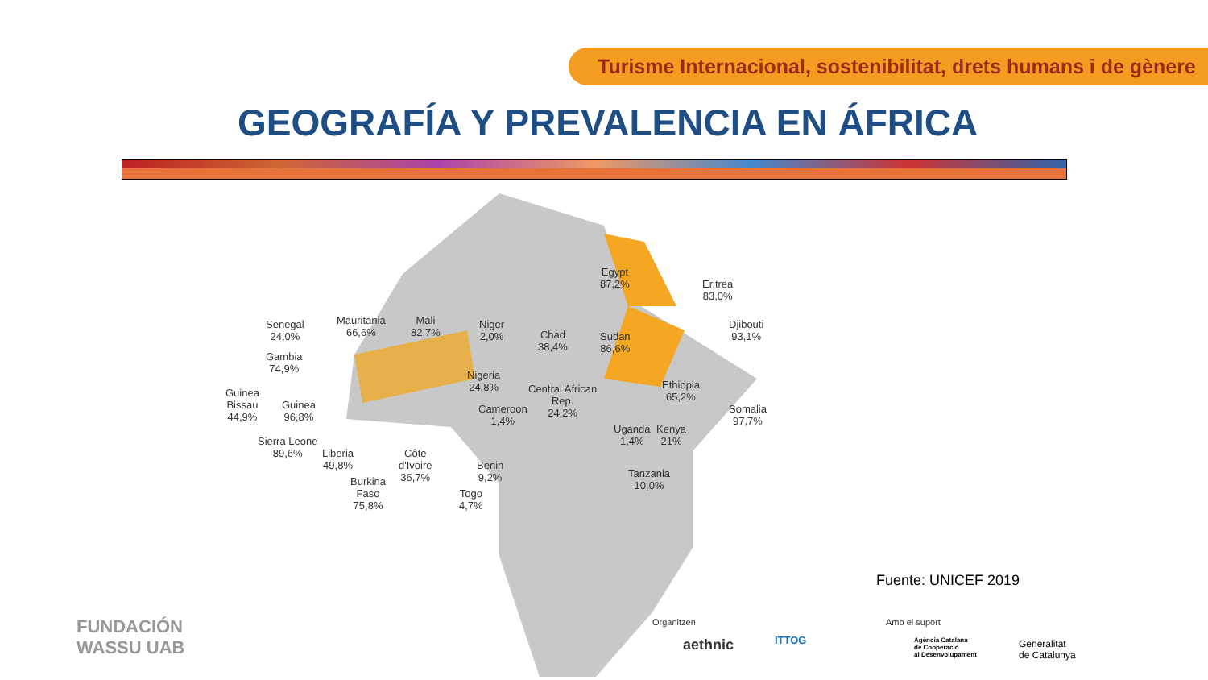Turisme Internacional, sostenibilitat, drets humans i de gènere
GEOGRAFÍA Y PREVALENCIA EN ÁFRICA
Senegal
24,0%
Gambia
74,9%
Guinea
Bissau
44,9%
Guinea
96,8%
Sierra Leone
89,6%
Liberia
49,8%
Burkina
Faso
75,8%
Côte
d'Ivoire
36,7%
Togo
4,7%
Benin
9,2%
Mauritania
66,6%
Mali
82,7%
Niger
2,0%
Nigeria
24,8%
Cameroon
1,4%
Chad
38,4%
Central African
Rep.
24,2%
Egypt
87,2%
Sudan
86,6%
Eritrea
83,0%
Djibouti
93,1%
Ethiopia
65,2%
Somalia
97,7%
Uganda
1,4%
Kenya
21%
Tanzania
10,0%
Fuente: UNICEF 2019
FUNDACIÓN
WASSU UAB
Organitzen
aethnic ITTOG
Amb el suport
Agència Catalana
de Cooperació
al Desenvolupament
Generalitat
de Catalunya